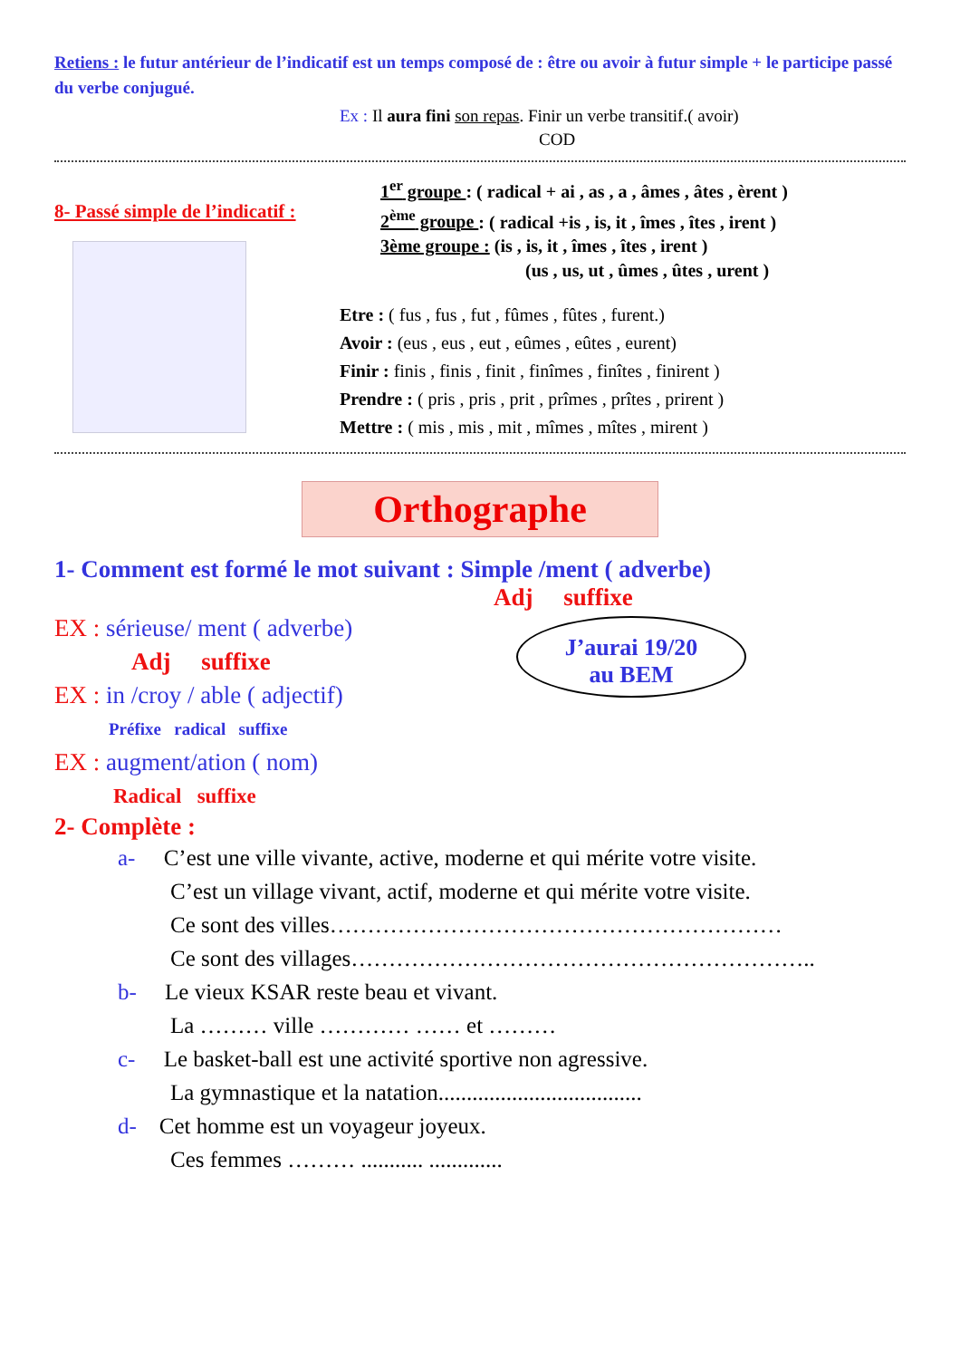Retiens : le futur antérieur de l’indicatif est un temps composé de : être ou avoir à futur simple + le participe passé du verbe conjugué.
Ex : Il aura fini son repas. Finir un verbe transitif.( avoir)
COD
8- Passé simple de l’indicatif :
1<sup>er</sup> groupe : ( radical + ai , as , a , âmes , âtes , èrent )
2<sup>ème</sup> groupe : ( radical +is , is, it , îmes , îtes , irent )
3ème groupe : (is , is, it , îmes , îtes , irent )
(us , us, ut , ûmes , ûtes , urent )
Etre : ( fus , fus , fut , fûmes , fûtes , furent.)
Avoir : (eus , eus , eut , eûmes , eûtes , eurent)
Finir : finis , finis , finit , finîmes , finîtes , finirent )
Prendre : ( pris , pris , prit , prîmes , prîtes , prirent )
Mettre : ( mis , mis , mit , mîmes , mîtes , mirent )
Orthographe
1- Comment est formé le mot suivant : Simple /ment ( adverbe)
Adj suffixe
EX : sérieuse/ ment ( adverbe)
Adj suffixe
EX : in /croy / able ( adjectif)
Préfixe radical suffixe
EX : augment/ation ( nom)
Radical suffixe
J’aurai 19/20
au BEM
2- Complète :
a- C’est une ville vivante, active, moderne et qui mérite votre visite.
C’est un village vivant, actif, moderne et qui mérite votre visite.
Ce sont des villes……………………………………………………
Ce sont des villages……………………………………………………..
b- Le vieux KSAR reste beau et vivant.
La ……… ville ………… …… et ………
c- Le basket-ball est une activité sportive non agressive.
La gymnastique et la natation....................................
d- Cet homme est un voyageur joyeux.
Ces femmes ……… ........... .............